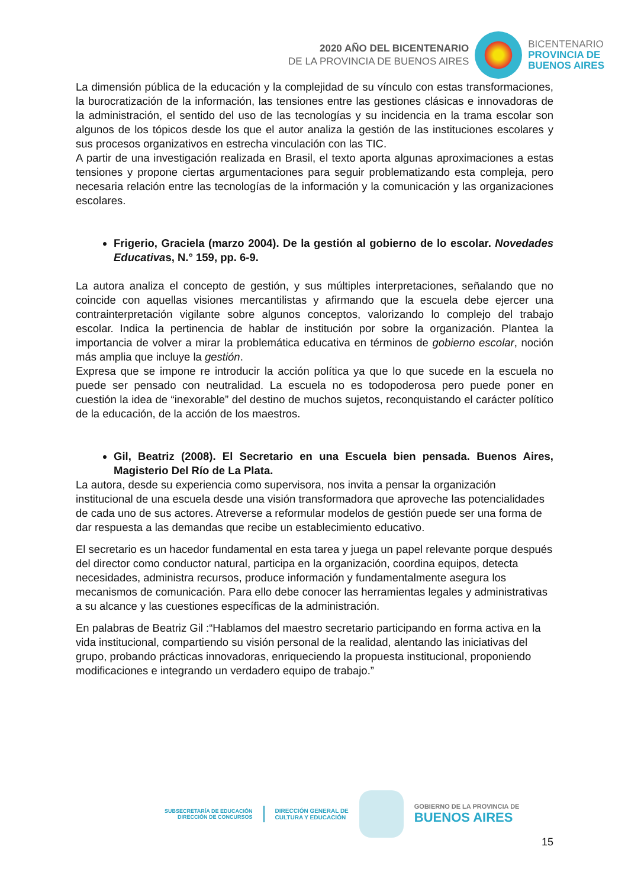2020 AÑO DEL BICENTENARIO
DE LA PROVINCIA DE BUENOS AIRES
BICENTENARIO
PROVINCIA DE
BUENOS AIRES
La dimensión pública de la educación y la complejidad de su vínculo con estas transformaciones, la burocratización de la información, las tensiones entre las gestiones clásicas e innovadoras de la administración, el sentido del uso de las tecnologías y su incidencia en la trama escolar son algunos de los tópicos desde los que el autor analiza la gestión de las instituciones escolares y sus procesos organizativos en estrecha vinculación con las TIC.
A partir de una investigación realizada en Brasil, el texto aporta algunas aproximaciones a estas tensiones y propone ciertas argumentaciones para seguir problematizando esta compleja, pero necesaria relación entre las tecnologías de la información y la comunicación y las organizaciones escolares.
Frigerio, Graciela (marzo 2004). De la gestión al gobierno de lo escolar. Novedades Educativas, N.° 159, pp. 6-9.
La autora analiza el concepto de gestión, y sus múltiples interpretaciones, señalando que no coincide con aquellas visiones mercantilistas y afirmando que la escuela debe ejercer una contrainterpretación vigilante sobre algunos conceptos, valorizando lo complejo del trabajo escolar. Indica la pertinencia de hablar de institución por sobre la organización. Plantea la importancia de volver a mirar la problemática educativa en términos de gobierno escolar, noción más amplia que incluye la gestión.
Expresa que se impone re introducir la acción política ya que lo que sucede en la escuela no puede ser pensado con neutralidad. La escuela no es todopoderosa pero puede poner en cuestión la idea de “inexorable” del destino de muchos sujetos, reconquistando el carácter político de la educación, de la acción de los maestros.
Gil, Beatriz (2008). El Secretario en una Escuela bien pensada. Buenos Aires, Magisterio Del Río de La Plata.
La autora, desde su experiencia como supervisora, nos invita a pensar la organización institucional de una escuela desde una visión transformadora que aproveche las potencialidades de cada uno de sus actores. Atreverse a reformular modelos de gestión puede ser una forma de dar respuesta a las demandas que recibe un establecimiento educativo.
El secretario es un hacedor fundamental en esta tarea y juega un papel relevante porque después del director como conductor natural, participa en la organización, coordina equipos, detecta necesidades, administra recursos, produce información y fundamentalmente asegura los mecanismos de comunicación. Para ello debe conocer las herramientas legales y administrativas a su alcance y las cuestiones específicas de la administración.
En palabras de Beatriz Gil :“Hablamos del maestro secretario participando en forma activa en la vida institucional, compartiendo su visión personal de la realidad, alentando las iniciativas del grupo, probando prácticas innovadoras, enriqueciendo la propuesta institucional, proponiendo modificaciones e integrando un verdadero equipo de trabajo.”
SUBSECRETARÍA DE EDUCACIÓN
DIRECCIÓN DE CONCURSOS
DIRECCIÓN GENERAL DE
CULTURA Y EDUCACIÓN
GOBIERNO DE LA PROVINCIA DE
BUENOS AIRES
15